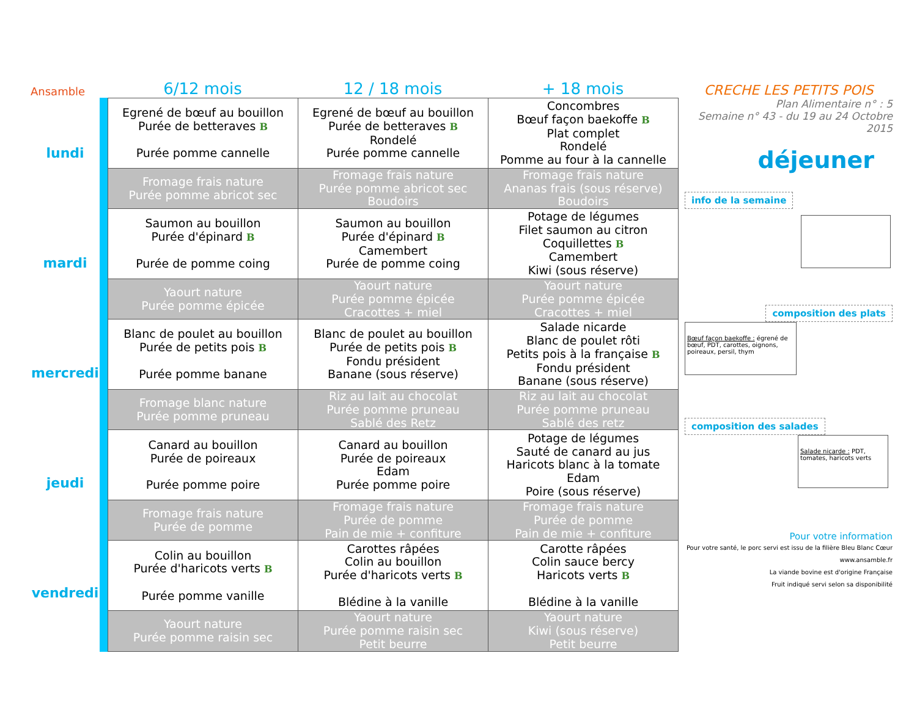Ansamble
6/12 mois
12 / 18 mois
+ 18 mois
lundi
mardi
mercredi
jeudi
vendredi
| Egrené de bœuf au bouillon Purée de betteraves B Purée pomme cannelle | Egrené de bœuf au bouillon Purée de betteraves B Rondelé Purée pomme cannelle | Concombres Bœuf façon baekoffe B Plat complet Rondelé Pomme au four à la cannelle |
| Fromage frais nature Purée pomme abricot sec | Fromage frais nature Purée pomme abricot sec Boudoirs | Fromage frais nature Ananas frais (sous réserve) Boudoirs |
| Saumon au bouillon Purée d'épinard B Purée de pomme coing | Saumon au bouillon Purée d'épinard B Camembert Purée de pomme coing | Potage de légumes Filet saumon au citron Coquillettes B Camembert Kiwi (sous réserve) |
| Yaourt nature Purée pomme épicée | Yaourt nature Purée pomme épicée Cracottes + miel | Yaourt nature Purée pomme épicée Cracottes + miel |
| Blanc de poulet au bouillon Purée de petits pois B Purée pomme banane | Blanc de poulet au bouillon Purée de petits pois B Fondu président Banane (sous réserve) | Salade nicarde Blanc de poulet rôti Petits pois à la française B Fondu président Banane (sous réserve) |
| Fromage blanc nature Purée pomme pruneau | Riz au lait au chocolat Purée pomme pruneau Sablé des Retz | Riz au lait au chocolat Purée pomme pruneau Sablé des retz |
| Canard au bouillon Purée de poireaux Purée pomme poire | Canard au bouillon Purée de poireaux Edam Purée pomme poire | Potage de légumes Sauté de canard au jus Haricots blanc à la tomate Edam Poire (sous réserve) |
| Fromage frais nature Purée de pomme | Fromage frais nature Purée de pomme Pain de mie + confiture | Fromage frais nature Purée de pomme Pain de mie + confiture |
| Colin au bouillon Purée d'haricots verts B Purée pomme vanille | Carottes râpées Colin au bouillon Purée d'haricots verts B Blédine à la vanille | Carotte râpées Colin sauce bercy Haricots verts B Blédine à la vanille |
| Yaourt nature Purée pomme raisin sec | Yaourt nature Purée pomme raisin sec Petit beurre | Yaourt nature Kiwi (sous réserve) Petit beurre |
CRECHE LES PETITS POIS
Plan Alimentaire n° : 5
Semaine n° 43 - du 19 au 24 Octobre 2015
déjeuner
info de la semaine
composition des plats
Bœuf façon baekoffe : égrené de bœuf, PDT, carottes, oignons, poireaux, persil, thym
composition des salades
Salade nicarde : PDT, tomates, haricots verts
Pour votre information
Pour votre santé, le porc servi est issu de la filière Bleu Blanc Cœur
www.ansamble.fr
La viande bovine est d'origine Française
Fruit indiqué servi selon sa disponibilité